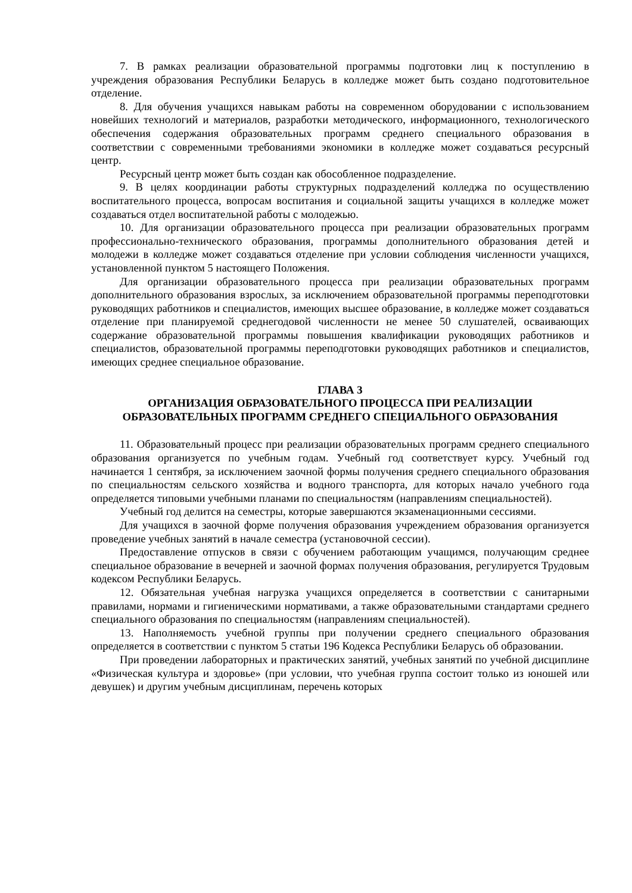7. В рамках реализации образовательной программы подготовки лиц к поступлению в учреждения образования Республики Беларусь в колледже может быть создано подготовительное отделение.
8. Для обучения учащихся навыкам работы на современном оборудовании с использованием новейших технологий и материалов, разработки методического, информационного, технологического обеспечения содержания образовательных программ среднего специального образования в соответствии с современными требованиями экономики в колледже может создаваться ресурсный центр.
Ресурсный центр может быть создан как обособленное подразделение.
9. В целях координации работы структурных подразделений колледжа по осуществлению воспитательного процесса, вопросам воспитания и социальной защиты учащихся в колледже может создаваться отдел воспитательной работы с молодежью.
10. Для организации образовательного процесса при реализации образовательных программ профессионально-технического образования, программы дополнительного образования детей и молодежи в колледже может создаваться отделение при условии соблюдения численности учащихся, установленной пунктом 5 настоящего Положения.
Для организации образовательного процесса при реализации образовательных программ дополнительного образования взрослых, за исключением образовательной программы переподготовки руководящих работников и специалистов, имеющих высшее образование, в колледже может создаваться отделение при планируемой среднегодовой численности не менее 50 слушателей, осваивающих содержание образовательной программы повышения квалификации руководящих работников и специалистов, образовательной программы переподготовки руководящих работников и специалистов, имеющих среднее специальное образование.
ГЛАВА 3
ОРГАНИЗАЦИЯ ОБРАЗОВАТЕЛЬНОГО ПРОЦЕССА ПРИ РЕАЛИЗАЦИИ ОБРАЗОВАТЕЛЬНЫХ ПРОГРАММ СРЕДНЕГО СПЕЦИАЛЬНОГО ОБРАЗОВАНИЯ
11. Образовательный процесс при реализации образовательных программ среднего специального образования организуется по учебным годам. Учебный год соответствует курсу. Учебный год начинается 1 сентября, за исключением заочной формы получения среднего специального образования по специальностям сельского хозяйства и водного транспорта, для которых начало учебного года определяется типовыми учебными планами по специальностям (направлениям специальностей).
Учебный год делится на семестры, которые завершаются экзаменационными сессиями.
Для учащихся в заочной форме получения образования учреждением образования организуется проведение учебных занятий в начале семестра (установочной сессии).
Предоставление отпусков в связи с обучением работающим учащимся, получающим среднее специальное образование в вечерней и заочной формах получения образования, регулируется Трудовым кодексом Республики Беларусь.
12. Обязательная учебная нагрузка учащихся определяется в соответствии с санитарными правилами, нормами и гигиеническими нормативами, а также образовательными стандартами среднего специального образования по специальностям (направлениям специальностей).
13. Наполняемость учебной группы при получении среднего специального образования определяется в соответствии с пунктом 5 статьи 196 Кодекса Республики Беларусь об образовании.
При проведении лабораторных и практических занятий, учебных занятий по учебной дисциплине «Физическая культура и здоровье» (при условии, что учебная группа состоит только из юношей или девушек) и другим учебным дисциплинам, перечень которых